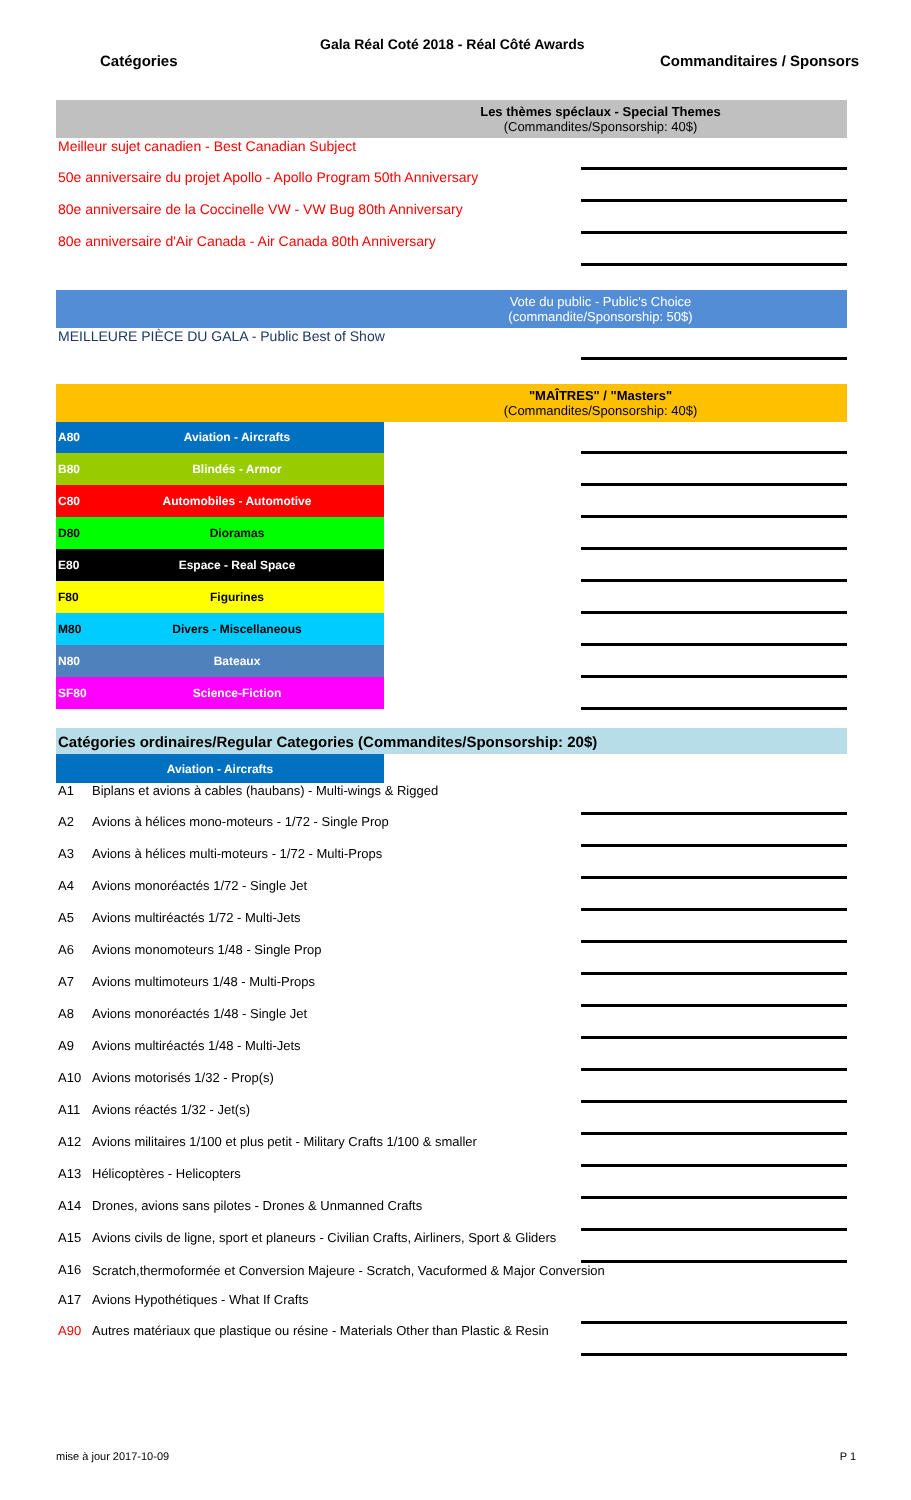Gala Réal Coté 2018 - Réal Côté Awards
Catégories Commanditaires / Sponsors
| Les thèmes spéclaux - Special Themes (Commandites/Sponsorship: 40$) | | |
| Meilleur sujet canadien - Best Canadian Subject | | |
| 50e anniversaire du projet Apollo - Apollo Program 50th Anniversary | | |
| 80e anniversaire de la Coccinelle VW - VW Bug 80th Anniversary | | |
| 80e anniversaire d'Air Canada - Air Canada 80th Anniversary | | |
| Vote du public - Public's Choice (commandite/Sponsorship: 50$) | | |
| MEILLEURE PIÈCE DU GALA - Public Best of Show | | |
| "MAÎTRES" / "Masters" (Commandites/Sponsorship: 40$) | | |
| A80 | Aviation - Aircrafts | | |
| B80 | Blindés - Armor | | |
| C80 | Automobiles - Automotive | | |
| D80 | Dioramas | | |
| E80 | Espace - Real Space | | |
| F80 | Figurines | | |
| M80 | Divers - Miscellaneous | | |
| N80 | Bateaux | | |
| SF80 | Science-Fiction | | |
| Catégories ordinaires/Regular Categories (Commandites/Sponsorship: 20$) | | | |
| Aviation - Aircrafts | | | |
| A1 | Biplans et avions à cables (haubans) - Multi-wings & Rigged | | |
| A2 | Avions à hélices mono-moteurs - 1/72 - Single Prop | | |
| A3 | Avions à hélices multi-moteurs - 1/72 - Multi-Props | | |
| A4 | Avions monoréactés 1/72 - Single Jet | | |
| A5 | Avions multiréactés 1/72 - Multi-Jets | | |
| A6 | Avions monomoteurs 1/48 - Single Prop | | |
| A7 | Avions multimoteurs 1/48 - Multi-Props | | |
| A8 | Avions monoréactés 1/48 - Single Jet | | |
| A9 | Avions multiréactés 1/48 - Multi-Jets | | |
| A10 | Avions motorisés 1/32 - Prop(s) | | |
| A11 | Avions réactés 1/32 - Jet(s) | | |
| A12 | Avions militaires 1/100 et plus petit - Military Crafts 1/100 & smaller | | |
| A13 | Hélicoptères - Helicopters | | |
| A14 | Drones, avions sans pilotes - Drones & Unmanned Crafts | | |
| A15 | Avions civils de ligne, sport et planeurs - Civilian Crafts, Airliners, Sport & Gliders | | |
| A16 | Scratch,thermoformée et Conversion Majeure - Scratch, Vacuformed & Major Conversion | | |
| A17 | Avions Hypothétiques - What If Crafts | | |
| A90 | Autres matériaux que plastique ou résine - Materials Other than Plastic & Resin | | |
mise à jour 2017-10-09 P 1